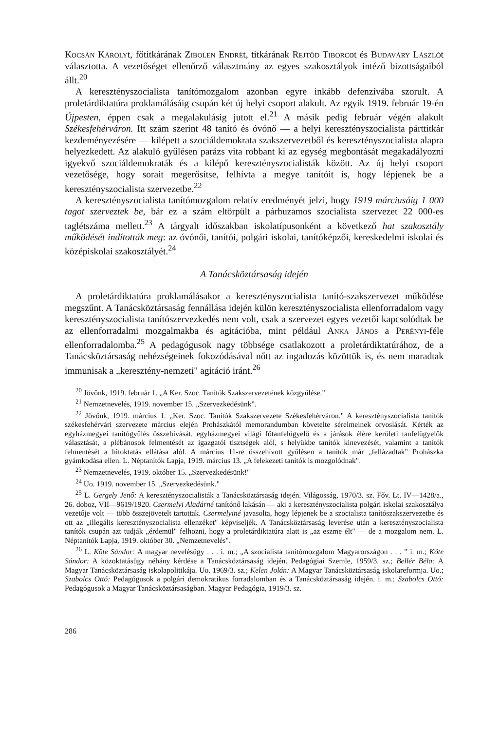Kocsán Károlyt, főtitkárának Zibolen Endrét, titkárának Rejtőd Tiborcot és Budaváry Lászlót választotta. A vezetőséget ellenőrző választmány az egyes szakosztályok intéző bizottságaiból állt.<sup>20</sup>
A keresztényszocialista tanítómozgalom azonban egyre inkább defenzívába szorult. A proletárdiktatúra proklamálásáig csupán két új helyi csoport alakult. Az egyik 1919. február 19-én Újpesten, éppen csak a megalakulásig jutott el.<sup>21</sup> A másik pedig február végén alakult Székesfehérváron. Itt szám szerint 48 tanító és óvónő — a helyi keresztényszocialista párttitkár kezdeményezésére — kilépett a szociáldemokrata szakszervezetből és keresztényszocialista alapra helyezkedett. Az alakuló gyűlésen parázs vita robbant ki az egység megbontását megakadályozni igyekvő szociáldemokraták és a kilépő keresztényszocialisták között. Az új helyi csoport vezetősége, hogy sorait megerősítse, felhívta a megye tanítóit is, hogy lépjenek be a keresztényszocialista szervezetbe.<sup>22</sup>
A keresztényszocialista tanítómozgalom relatív eredményét jelzi, hogy 1919 márciusáig 1 000 tagot szerveztek be, bár ez a szám eltörpült a párhuzamos szocialista szervezet 22 000-es taglétszáma mellett.<sup>23</sup> A tárgyalt időszakban iskolatípusonként a következő hat szakosztály működését indították meg: az óvónői, tanítói, polgári iskolai, tanítóképzői, kereskedelmi iskolai és középiskolai szakosztályét.<sup>24</sup>
A Tanácsköztársaság idején
A proletárdiktatúra proklamálásakor a keresztényszocialista tanító-szakszervezet működése megszűnt. A Tanácsköztársaság fennállása idején külön keresztényszocialista ellenforradalom vagy keresztényszocialista tanítószervezkedés nem volt, csak a szervezet egyes vezetői kapcsolódtak be az ellenforradalmi mozgalmakba és agitációba, mint például Anka János a Perényi-féle ellenforradalomba.<sup>25</sup> A pedagógusok nagy többsége csatlakozott a proletárdiktatúrához, de a Tanácsköztársaság nehézségeinek fokozódásával nőtt az ingadozás közöttük is, és nem maradtak immunisak a „keresztény-nemzeti" agitáció iránt.<sup>26</sup>
<sup>20</sup> Jövőnk, 1919. február 1. „A Ker. Szoc. Tanítók Szakszervezetének közgyűlése."
<sup>21</sup> Nemzetnevelés, 1919. november 15. „Szervezkedésünk".
<sup>22</sup> Jövőnk, 1919. március 1. „Ker. Szoc. Tanítók Szakszervezete Székesfehérváron." A keresztényszocialista tanítók székesfehérvári szervezete március elején Prohászkától memorandumban követelte sérelmeinek orvoslását. Kérték az egyházmegyei tanítógyűlés összehívását, egyházmegyei világi főtanfelügyelő és a járások élére kerületi tanfelügyelők választását, a plébánosok felmentését az igazgatói tisztségek alól, s helyükbe tanítók kinevezését, valamint a tanítók felmentését a hitoktatás ellátása alól. A március 11-re összehívott gyűlésen a tanítók már „fellázadtak" Prohászka gyámkodása ellen. L. Néptanítók Lapja, 1919. március 13. „A felekezeti tanítók is mozgolódnak".
<sup>23</sup> Nemzetnevelés, 1919. október 15. „Szervezkedésünk!"
<sup>24</sup> Uo. 1919. november 15. „Szervezkedésünk."
<sup>25</sup> L. Gergely Jenő: A keresztényszocialisták a Tanácsköztársaság idején. Világosság, 1970/3. sz. Főv. Lt. IV—1428/a., 26. doboz, VII—9619/1920. Csermelyi Aladárné tanítónő lakásán — aki a keresztényszocialista polgári iskolai szakosztálya vezetője volt — több összejövetelt tartottak. Csermelyiné javasolta, hogy lépjenek be a szocialista tanítószakszervezetbe és ott az „illegális keresztényszocialista ellenzéket" képviseljék. A Tanácsköztársaság leverése után a keresztényszocialista tanítók csupán azt tudják „érdemül" felhozni, hogy a proletárdiktatúra alatt is „az eszme élt" — de a mozgalom nem. L. Néptanítók Lapja, 1919. október 30. „Nemzetnevelés".
<sup>26</sup> L. Köte Sándor: A magyar nevelésügy . . . i. m.; „A szocialista tanítómozgalom Magyarországon . . . " i. m.; Köte Sándor: A közoktatásügy néhány kérdése a Tanácsköztársaság idején. Pedagógiai Szemle, 1959/3. sz.; Bellér Béla: A Magyar Tanácsköztársaság iskolapolitikája. Uo. 1969/3. sz.; Kelen Jolán: A Magyar Tanácsköztársaság iskolareformja. Uo.; Szabolcs Ottó: Pedagógusok a polgári demokratikus forradalomban és a Tanácsköztársaság idején. i. m.; Szabolcs Ottó: Pedagógusok a Magyar Tanácsköztársaságban. Magyar Pedagógia, 1919/3. sz.
286